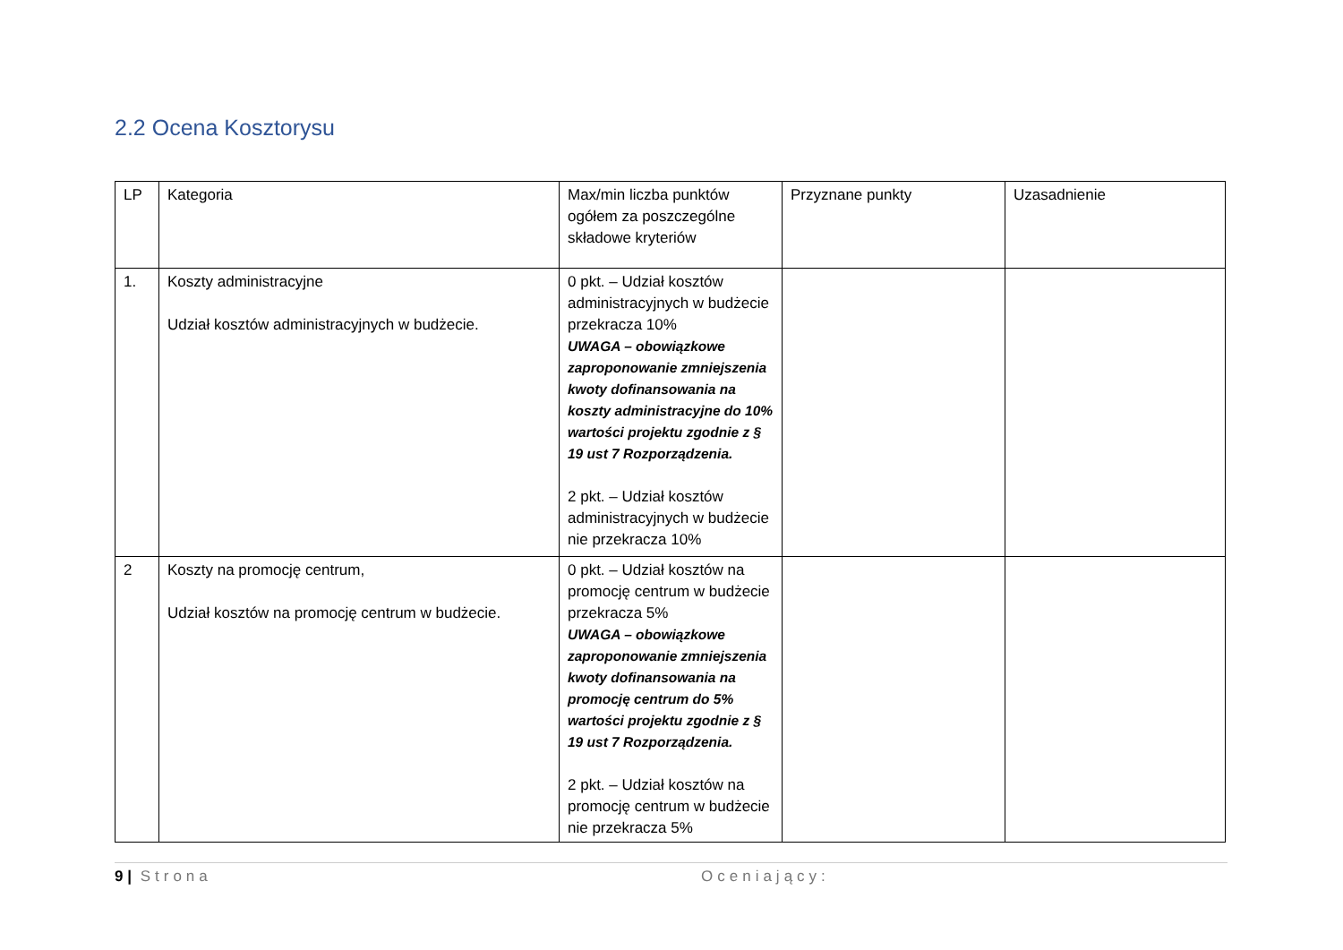2.2 Ocena Kosztorysu
| LP | Kategoria | Max/min liczba punktów ogółem za poszczególne składowe kryteriów | Przyznane punkty | Uzasadnienie |
| 1. | Koszty administracyjne Udział kosztów administracyjnych w budżecie. | 0 pkt. – Udział kosztów administracyjnych w budżecie przekracza 10% UWAGA – obowiązkowe zaproponowanie zmniejszenia kwoty dofinansowania na koszty administracyjne do 10% wartości projektu zgodnie z § 19 ust 7 Rozporządzenia. 2 pkt. – Udział kosztów administracyjnych w budżecie nie przekracza 10% | | |
| 2 | Koszty na promocję centrum, Udział kosztów na promocję centrum w budżecie. | 0 pkt. – Udział kosztów na promocję centrum w budżecie przekracza 5% UWAGA – obowiązkowe zaproponowanie zmniejszenia kwoty dofinansowania na promocję centrum do 5% wartości projektu zgodnie z § 19 ust 7 Rozporządzenia. 2 pkt. – Udział kosztów na promocję centrum w budżecie nie przekracza 5% | | |
9 | Strona Oceniający: